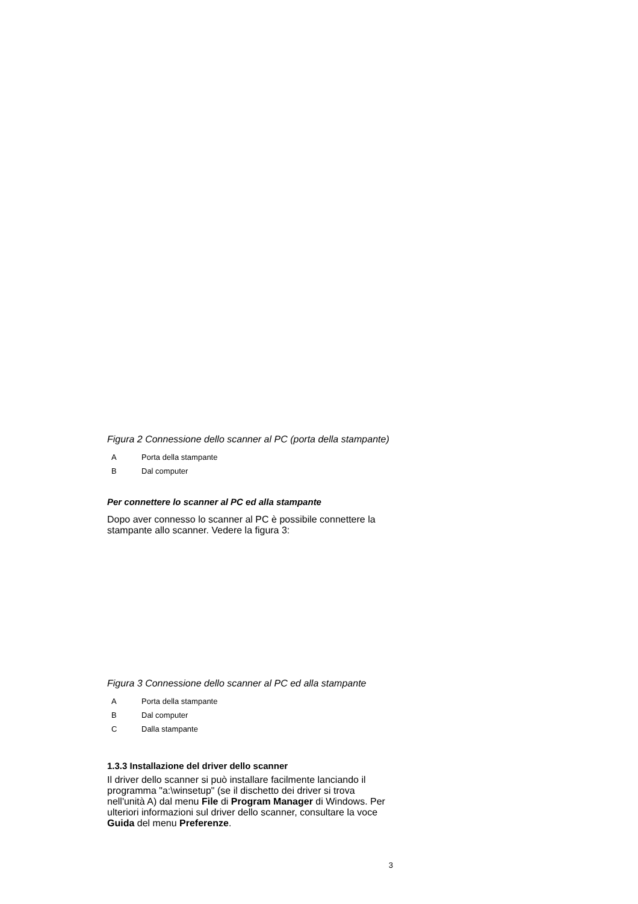Figura 2 Connessione dello scanner al PC (porta della stampante)
| A | Porta della stampante |
| B | Dal computer |
Per connettere lo scanner al PC ed alla stampante
Dopo aver connesso lo scanner al PC è possibile connettere la stampante allo scanner. Vedere la figura 3:
Figura 3 Connessione dello scanner al PC ed alla stampante
| A | Porta della stampante |
| B | Dal computer |
| C | Dalla stampante |
1.3.3 Installazione del driver dello scanner
Il driver dello scanner si può installare facilmente lanciando il programma "a:\winsetup" (se il dischetto dei driver si trova nell'unità A) dal menu File di Program Manager di Windows. Per ulteriori informazioni sul driver dello scanner, consultare la voce Guida del menu Preferenze.
3